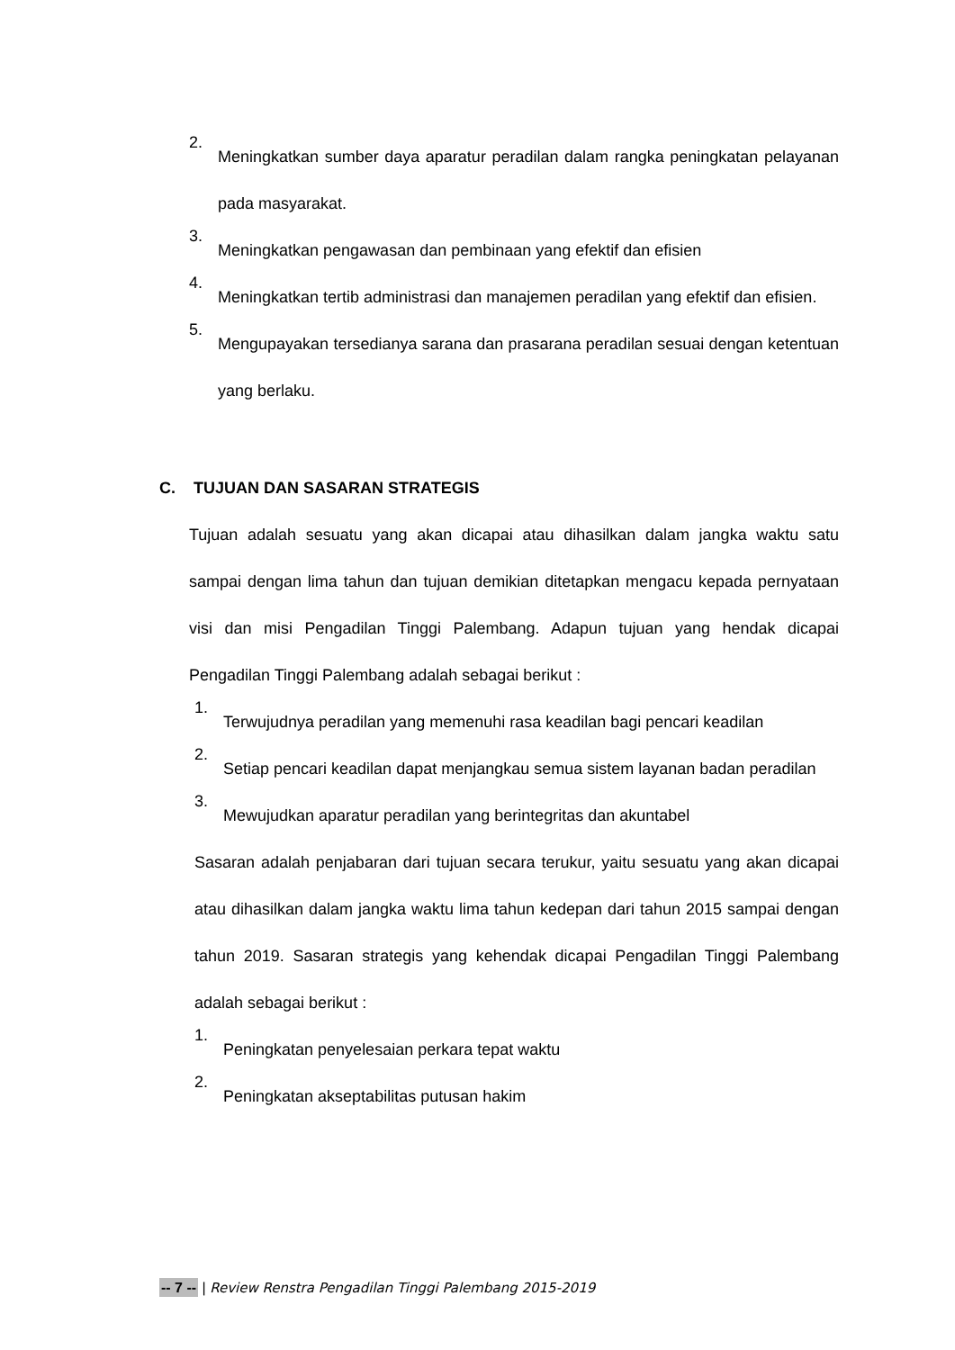2. Meningkatkan sumber daya aparatur peradilan dalam rangka peningkatan pelayanan pada masyarakat.
3. Meningkatkan pengawasan dan pembinaan yang efektif dan efisien
4. Meningkatkan tertib administrasi dan manajemen peradilan yang efektif dan efisien.
5. Mengupayakan tersedianya sarana dan prasarana peradilan sesuai dengan ketentuan yang berlaku.
C. TUJUAN DAN SASARAN STRATEGIS
Tujuan adalah sesuatu yang akan dicapai atau dihasilkan dalam jangka waktu satu sampai dengan lima tahun dan tujuan demikian ditetapkan mengacu kepada pernyataan visi dan misi Pengadilan Tinggi Palembang. Adapun tujuan yang hendak dicapai Pengadilan Tinggi Palembang adalah sebagai berikut :
1. Terwujudnya peradilan yang memenuhi rasa keadilan bagi pencari keadilan
2. Setiap pencari keadilan dapat menjangkau semua sistem layanan badan peradilan
3. Mewujudkan aparatur peradilan yang berintegritas dan akuntabel
Sasaran adalah penjabaran dari tujuan secara terukur, yaitu sesuatu yang akan dicapai atau dihasilkan dalam jangka waktu lima tahun kedepan dari tahun 2015 sampai dengan tahun 2019. Sasaran strategis yang kehendak dicapai Pengadilan Tinggi Palembang adalah sebagai berikut :
1. Peningkatan penyelesaian perkara tepat waktu
2. Peningkatan akseptabilitas putusan hakim
-- 7 -- | Review Renstra Pengadilan Tinggi Palembang 2015-2019